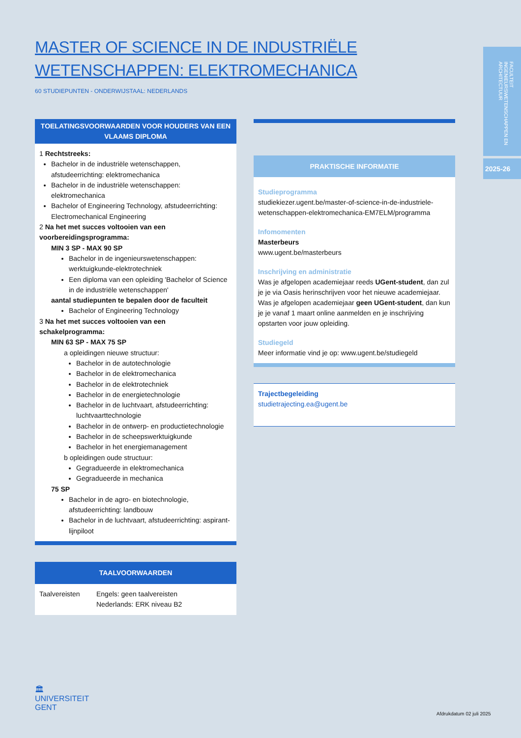FACULTEIT INGENIEURSWETENSCHAPPEN EN ARCHITECTUUR
2025-26
MASTER OF SCIENCE IN DE INDUSTRIËLE WETENSCHAPPEN: ELEKTROMECHANICA
60 STUDIEPUNTEN - ONDERWIJSTAAL: NEDERLANDS
TOELATINGSVOORWAARDEN VOOR HOUDERS VAN EEN VLAAMS DIPLOMA
1 Rechtstreeks:
Bachelor in de industriële wetenschappen, afstudeerrichting: elektromechanica
Bachelor in de industriële wetenschappen: elektromechanica
Bachelor of Engineering Technology, afstudeerrichting: Electromechanical Engineering
2 Na het met succes voltooien van een voorbereidingsprogramma:
MIN 3 SP - MAX 90 SP
Bachelor in de ingenieurswetenschappen: werktuigkunde-elektrotechniek
Een diploma van een opleiding 'Bachelor of Science in de industriële wetenschappen'
aantal studiepunten te bepalen door de faculteit
Bachelor of Engineering Technology
3 Na het met succes voltooien van een schakelprogramma:
MIN 63 SP - MAX 75 SP
a opleidingen nieuwe structuur:
Bachelor in de autotechnologie
Bachelor in de elektromechanica
Bachelor in de elektrotechniek
Bachelor in de energietechnologie
Bachelor in de luchtvaart, afstudeerrichting: luchtvaarttechnologie
Bachelor in de ontwerp- en productietechnologie
Bachelor in de scheepswerktuigkunde
Bachelor in het energiemanagement
b opleidingen oude structuur:
Gegradueerde in elektromechanica
Gegradueerde in mechanica
75 SP
Bachelor in de agro- en biotechnologie, afstudeerrichting: landbouw
Bachelor in de luchtvaart, afstudeerrichting: aspirant-lijnpiloot
TAALVOORWAARDEN
Taalvereisten Engels: geen taalvereisten
Nederlands: ERK niveau B2
PRAKTISCHE INFORMATIE
Studieprogramma
studiekiezer.ugent.be/master-of-science-in-de-industriele-wetenschappen-elektromechanica-EM7ELM/programma
Infomomenten
Masterbeurs
www.ugent.be/masterbeurs
Inschrijving en administratie
Was je afgelopen academiejaar reeds UGent-student, dan zul je je via Oasis herinschrijven voor het nieuwe academiejaar.
Was je afgelopen academiejaar geen UGent-student, dan kun je je vanaf 1 maart online aanmelden en je inschrijving opstarten voor jouw opleiding.
Studiegeld
Meer informatie vind je op: www.ugent.be/studiegeld
Trajectbegeleiding
studietrajecting.ea@ugent.be
🏛
UNIVERSITEIT
GENT
Afdrukdatum 02 juli 2025